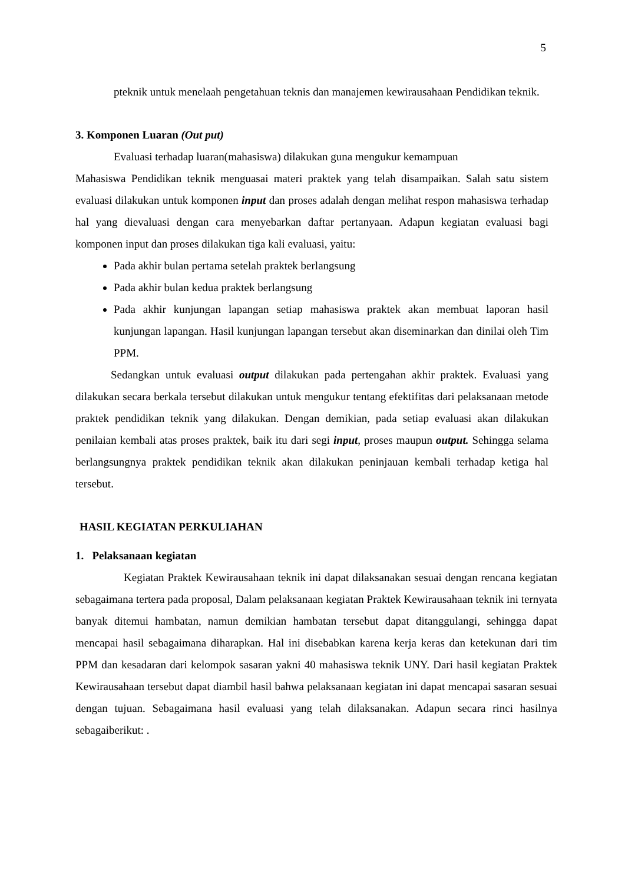5
pteknik untuk menelaah pengetahuan teknis dan manajemen kewirausahaan Pendidikan teknik.
3. Komponen Luaran (Out put)
Evaluasi terhadap luaran(mahasiswa) dilakukan guna mengukur kemampuan
Mahasiswa Pendidikan teknik menguasai materi praktek yang telah disampaikan. Salah satu sistem evaluasi dilakukan untuk komponen input dan proses adalah dengan melihat respon mahasiswa terhadap hal yang dievaluasi dengan cara menyebarkan daftar pertanyaan. Adapun kegiatan evaluasi bagi komponen input dan proses dilakukan tiga kali evaluasi, yaitu:
Pada akhir bulan pertama setelah praktek berlangsung
Pada akhir bulan kedua praktek berlangsung
Pada akhir kunjungan lapangan setiap mahasiswa praktek akan membuat laporan hasil kunjungan lapangan. Hasil kunjungan lapangan tersebut akan diseminarkan dan dinilai oleh Tim PPM.
Sedangkan untuk evaluasi output dilakukan pada pertengahan akhir praktek. Evaluasi yang dilakukan secara berkala tersebut dilakukan untuk mengukur tentang efektifitas dari pelaksanaan metode praktek pendidikan teknik yang dilakukan. Dengan demikian, pada setiap evaluasi akan dilakukan penilaian kembali atas proses praktek, baik itu dari segi input, proses maupun output. Sehingga selama berlangsungnya praktek pendidikan teknik akan dilakukan peninjauan kembali terhadap ketiga hal tersebut.
HASIL KEGIATAN PERKULIAHAN
1. Pelaksanaan kegiatan
Kegiatan Praktek Kewirausahaan teknik ini dapat dilaksanakan sesuai dengan rencana kegiatan sebagaimana tertera pada proposal, Dalam pelaksanaan kegiatan Praktek Kewirausahaan teknik ini ternyata banyak ditemui hambatan, namun demikian hambatan tersebut dapat ditanggulangi, sehingga dapat mencapai hasil sebagaimana diharapkan. Hal ini disebabkan karena kerja keras dan ketekunan dari tim PPM dan kesadaran dari kelompok sasaran yakni 40 mahasiswa teknik UNY. Dari hasil kegiatan Praktek Kewirausahaan tersebut dapat diambil hasil bahwa pelaksanaan kegiatan ini dapat mencapai sasaran sesuai dengan tujuan. Sebagaimana hasil evaluasi yang telah dilaksanakan. Adapun secara rinci hasilnya sebagaiberikut: .